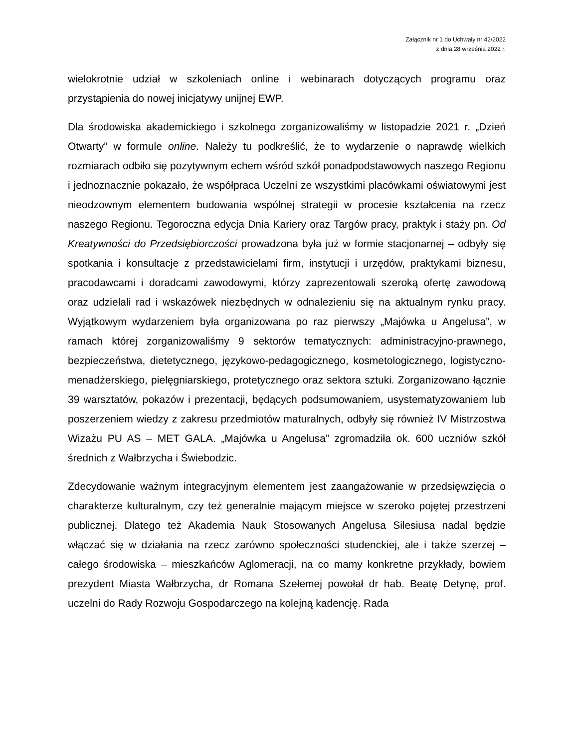Załącznik nr 1 do Uchwały nr 42/2022
z dnia 28 września 2022 r.
wielokrotnie udział w szkoleniach online i webinarach dotyczących programu oraz przystąpienia do nowej inicjatywy unijnej EWP.
Dla środowiska akademickiego i szkolnego zorganizowaliśmy w listopadzie 2021 r. „Dzień Otwarty” w formule online. Należy tu podkreślić, że to wydarzenie o naprawdę wielkich rozmiarach odbiło się pozytywnym echem wśród szkół ponadpodstawowych naszego Regionu i jednoznacznie pokazało, że współpraca Uczelni ze wszystkimi placówkami oświatowymi jest nieodzownym elementem budowania wspólnej strategii w procesie kształcenia na rzecz naszego Regionu. Tegoroczna edycja Dnia Kariery oraz Targów pracy, praktyk i staży pn. Od Kreatywności do Przedsiębiorczości prowadzona była już w formie stacjonarnej – odbyły się spotkania i konsultacje z przedstawicielami firm, instytucji i urzędów, praktykami biznesu, pracodawcami i doradcami zawodowymi, którzy zaprezentowali szeroką ofertę zawodową oraz udzielali rad i wskazówek niezbędnych w odnalezieniu się na aktualnym rynku pracy. Wyjątkowym wydarzeniem była organizowana po raz pierwszy „Majówka u Angelusa”, w ramach której zorganizowaliśmy 9 sektorów tematycznych: administracyjno-prawnego, bezpieczeństwa, dietetycznego, językowo-pedagogicznego, kosmetologicznego, logistyczno-menadżerskiego, pielęgniarskiego, protetycznego oraz sektora sztuki. Zorganizowano łącznie 39 warsztatów, pokazów i prezentacji, będących podsumowaniem, usystematyzowaniem lub poszerzeniem wiedzy z zakresu przedmiotów maturalnych, odbyły się również IV Mistrzostwa Wizażu PU AS – MET GALA. „Majówka u Angelusa” zgromadziła ok. 600 uczniów szkół średnich z Wałbrzycha i Świebodzic.
Zdecydowanie ważnym integracyjnym elementem jest zaangażowanie w przedsięwzięcia o charakterze kulturalnym, czy też generalnie mającym miejsce w szeroko pojętej przestrzeni publicznej. Dlatego też Akademia Nauk Stosowanych Angelusa Silesiusa nadal będzie włączać się w działania na rzecz zarówno społeczności studenckiej, ale i także szerzej – całego środowiska – mieszkańców Aglomeracji, na co mamy konkretne przykłady, bowiem prezydent Miasta Wałbrzycha, dr Romana Szełemej powołał dr hab. Beatę Detynę, prof. uczelni do Rady Rozwoju Gospodarczego na kolejną kadencję. Rada